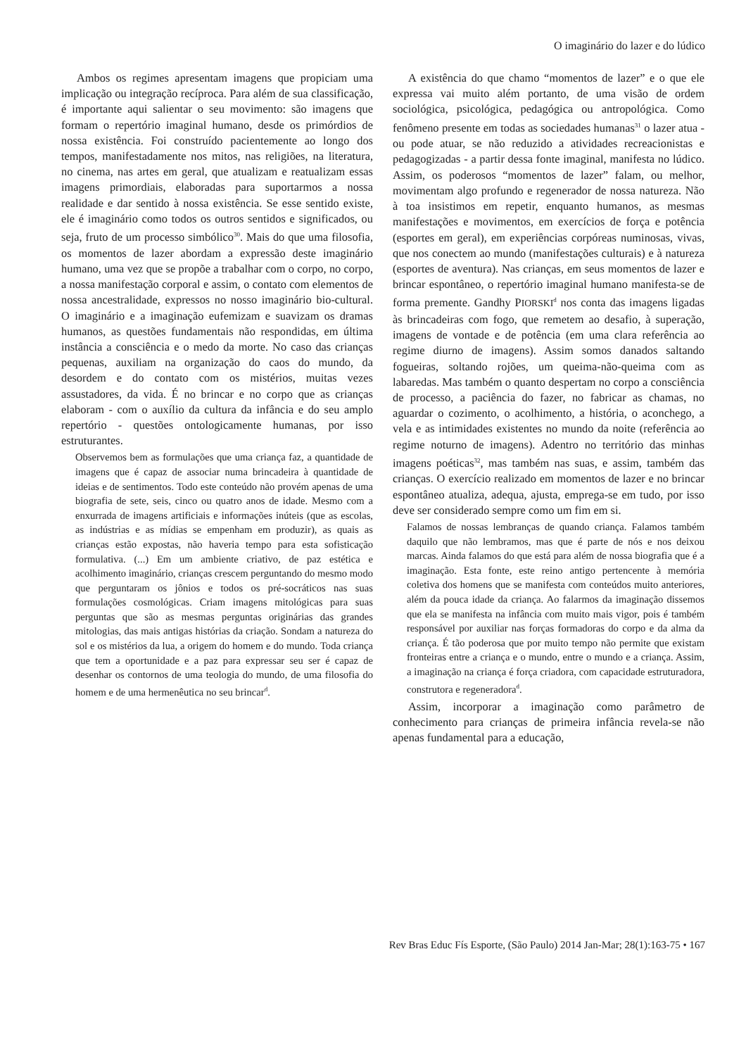O imaginário do lazer e do lúdico
Ambos os regimes apresentam imagens que propiciam uma implicação ou integração recíproca. Para além de sua classificação, é importante aqui salientar o seu movimento: são imagens que formam o repertório imaginal humano, desde os primórdios de nossa existência. Foi construído pacientemente ao longo dos tempos, manifestadamente nos mitos, nas religiões, na literatura, no cinema, nas artes em geral, que atualizam e reatualizam essas imagens primordiais, elaboradas para suportarmos a nossa realidade e dar sentido à nossa existência. Se esse sentido existe, ele é imaginário como todos os outros sentidos e significados, ou seja, fruto de um processo simbólico<sup>30</sup>. Mais do que uma filosofia, os momentos de lazer abordam a expressão deste imaginário humano, uma vez que se propõe a trabalhar com o corpo, no corpo, a nossa manifestação corporal e assim, o contato com elementos de nossa ancestralidade, expressos no nosso imaginário bio-cultural. O imaginário e a imaginação eufemizam e suavizam os dramas humanos, as questões fundamentais não respondidas, em última instância a consciência e o medo da morte. No caso das crianças pequenas, auxiliam na organização do caos do mundo, da desordem e do contato com os mistérios, muitas vezes assustadores, da vida. É no brincar e no corpo que as crianças elaboram - com o auxílio da cultura da infância e do seu amplo repertório - questões ontologicamente humanas, por isso estruturantes.
Observemos bem as formulações que uma criança faz, a quantidade de imagens que é capaz de associar numa brincadeira à quantidade de ideias e de sentimentos. Todo este conteúdo não provém apenas de uma biografia de sete, seis, cinco ou quatro anos de idade. Mesmo com a enxurrada de imagens artificiais e informações inúteis (que as escolas, as indústrias e as mídias se empenham em produzir), as quais as crianças estão expostas, não haveria tempo para esta sofisticação formulativa. (...) Em um ambiente criativo, de paz estética e acolhimento imaginário, crianças crescem perguntando do mesmo modo que perguntaram os jônios e todos os pré-socráticos nas suas formulações cosmológicas. Criam imagens mitológicas para suas perguntas que são as mesmas perguntas originárias das grandes mitologias, das mais antigas histórias da criação. Sondam a natureza do sol e os mistérios da lua, a origem do homem e do mundo. Toda criança que tem a oportunidade e a paz para expressar seu ser é capaz de desenhar os contornos de uma teologia do mundo, de uma filosofia do homem e de uma hermenêutica no seu brincar<sup>d</sup>.
A existência do que chamo “momentos de lazer” e o que ele expressa vai muito além portanto, de uma visão de ordem sociológica, psicológica, pedagógica ou antropológica. Como fenômeno presente em todas as sociedades humanas<sup>31</sup> o lazer atua - ou pode atuar, se não reduzido a atividades recreacionistas e pedagogizadas - a partir dessa fonte imaginal, manifesta no lúdico. Assim, os poderosos “momentos de lazer” falam, ou melhor, movimentam algo profundo e regenerador de nossa natureza. Não à toa insistimos em repetir, enquanto humanos, as mesmas manifestações e movimentos, em exercícios de força e potência (esportes em geral), em experiências corpóreas numinosas, vivas, que nos conectem ao mundo (manifestações culturais) e à natureza (esportes de aventura). Nas crianças, em seus momentos de lazer e brincar espontâneo, o repertório imaginal humano manifesta-se de forma premente. Gandhy PIORSKI<sup>d</sup> nos conta das imagens ligadas às brincadeiras com fogo, que remetem ao desafio, à superação, imagens de vontade e de potência (em uma clara referência ao regime diurno de imagens). Assim somos danados saltando fogueiras, soltando rojões, um queima-não-queima com as labaredas. Mas também o quanto despertam no corpo a consciência de processo, a paciência do fazer, no fabricar as chamas, no aguardar o cozimento, o acolhimento, a história, o aconchego, a vela e as intimidades existentes no mundo da noite (referência ao regime noturno de imagens). Adentro no território das minhas imagens poéticas<sup>32</sup>, mas também nas suas, e assim, também das crianças. O exercício realizado em momentos de lazer e no brincar espontâneo atualiza, adequa, ajusta, emprega-se em tudo, por isso deve ser considerado sempre como um fim em si.
Falamos de nossas lembranças de quando criança. Falamos também daquilo que não lembramos, mas que é parte de nós e nos deixou marcas. Ainda falamos do que está para além de nossa biografia que é a imaginação. Esta fonte, este reino antigo pertencente à memória coletiva dos homens que se manifesta com conteúdos muito anteriores, além da pouca idade da criança. Ao falarmos da imaginação dissemos que ela se manifesta na infância com muito mais vigor, pois é também responsável por auxiliar nas forças formadoras do corpo e da alma da criança. É tão poderosa que por muito tempo não permite que existam fronteiras entre a criança e o mundo, entre o mundo e a criança. Assim, a imaginação na criança é força criadora, com capacidade estruturadora, construtora e regeneradora<sup>d</sup>.
Assim, incorporar a imaginação como parâmetro de conhecimento para crianças de primeira infância revela-se não apenas fundamental para a educação,
Rev Bras Educ Fís Esporte, (São Paulo) 2014 Jan-Mar; 28(1):163-75 • 167